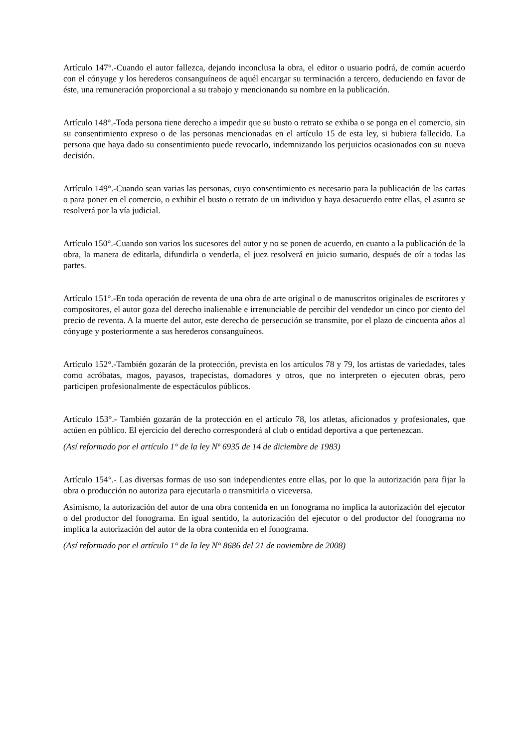Artículo 147°.-Cuando el autor fallezca, dejando inconclusa la obra, el editor o usuario podrá, de común acuerdo con el cónyuge y los herederos consanguíneos de aquél encargar su terminación a tercero, deduciendo en favor de éste, una remuneración proporcional a su trabajo y mencionando su nombre en la publicación.
Artículo 148°.-Toda persona tiene derecho a impedir que su busto o retrato se exhiba o se ponga en el comercio, sin su consentimiento expreso o de las personas mencionadas en el artículo 15 de esta ley, si hubiera fallecido. La persona que haya dado su consentimiento puede revocarlo, indemnizando los perjuicios ocasionados con su nueva decisión.
Artículo 149°.-Cuando sean varias las personas, cuyo consentimiento es necesario para la publicación de las cartas o para poner en el comercio, o exhibir el busto o retrato de un individuo y haya desacuerdo entre ellas, el asunto se resolverá por la vía judicial.
Artículo 150°.-Cuando son varios los sucesores del autor y no se ponen de acuerdo, en cuanto a la publicación de la obra, la manera de editarla, difundirla o venderla, el juez resolverá en juicio sumario, después de oír a todas las partes.
Artículo 151°.-En toda operación de reventa de una obra de arte original o de manuscritos originales de escritores y compositores, el autor goza del derecho inalienable e irrenunciable de percibir del vendedor un cinco por ciento del precio de reventa. A la muerte del autor, este derecho de persecución se transmite, por el plazo de cincuenta años al cónyuge y posteriormente a sus herederos consanguíneos.
Artículo 152°.-También gozarán de la protección, prevista en los artículos 78 y 79, los artistas de variedades, tales como acróbatas, magos, payasos, trapecistas, domadores y otros, que no interpreten o ejecuten obras, pero participen profesionalmente de espectáculos públicos.
Artículo 153°.- También gozarán de la protección en el artículo 78, los atletas, aficionados y profesionales, que actúen en público. El ejercicio del derecho corresponderá al club o entidad deportiva a que pertenezcan.
(Así reformado por el artículo 1° de la ley Nº 6935 de 14 de diciembre de 1983)
Artículo 154°.- Las diversas formas de uso son independientes entre ellas, por lo que la autorización para fijar la obra o producción no autoriza para ejecutarla o transmitirla o viceversa.
Asimismo, la autorización del autor de una obra contenida en un fonograma no implica la autorización del ejecutor o del productor del fonograma. En igual sentido, la autorización del ejecutor o del productor del fonograma no implica la autorización del autor de la obra contenida en el fonograma.
(Así reformado por el artículo 1° de la ley N° 8686 del 21 de noviembre de 2008)